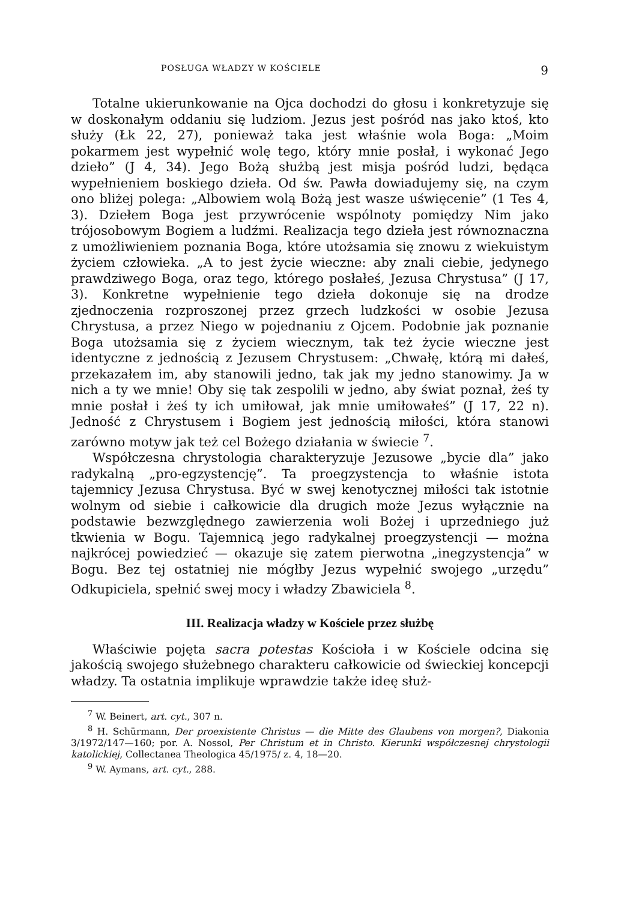POSŁUGA WŁADZY W KOŚCIELE 9
Totalne ukierunkowanie na Ojca dochodzi do głosu i konkretyzuje się w doskonałym oddaniu się ludziom. Jezus jest pośród nas jako ktoś, kto służy (Łk 22, 27), ponieważ taka jest właśnie wola Boga: „Moim pokarmem jest wypełnić wolę tego, który mnie posłał, i wykonać Jego dzieło” (J 4, 34). Jego Bożą służbą jest misja pośród ludzi, będąca wypełnieniem boskiego dzieła. Od św. Pawła dowiadujemy się, na czym ono bliżej polega: „Albowiem wolą Bożą jest wasze uświęcenie” (1 Tes 4, 3). Dziełem Boga jest przywrócenie wspólnoty pomiędzy Nim jako trójosobowym Bogiem a ludźmi. Realizacja tego dzieła jest równoznaczna z umożliwieniem poznania Boga, które utożsamia się znowu z wiekuistym życiem człowieka. „A to jest życie wieczne: aby znali ciebie, jedynego prawdziwego Boga, oraz tego, którego posłałeś, Jezusa Chrystusa” (J 17, 3). Konkretne wypełnienie tego dzieła dokonuje się na drodze zjednoczenia rozproszonej przez grzech ludzkości w osobie Jezusa Chrystusa, a przez Niego w pojednaniu z Ojcem. Podobnie jak poznanie Boga utożsamia się z życiem wiecznym, tak też życie wieczne jest identyczne z jednością z Jezusem Chrystusem: „Chwałę, którą mi dałeś, przekazałem im, aby stanowili jedno, tak jak my jedno stanowimy. Ja w nich a ty we mnie! Oby się tak zespolili w jedno, aby świat poznał, żeś ty mnie posłał i żeś ty ich umiłował, jak mnie umiłowałeś” (J 17, 22 n). Jedność z Chrystusem i Bogiem jest jednością miłości, która stanowi zarówno motyw jak też cel Bożego działania w świecie <sup>7</sup>.
Współczesna chrystologia charakteryzuje Jezusowe „bycie dla” jako radykalną „pro-egzystencję”. Ta proegzystencja to właśnie istota tajemnicy Jezusa Chrystusa. Być w swej kenotycznej miłości tak istotnie wolnym od siebie i całkowicie dla drugich może Jezus wyłącznie na podstawie bezwzględnego zawierzenia woli Bożej i uprzedniego już tkwienia w Bogu. Tajemnicą jego radykalnej proegzystencji — można najkrócej powiedzieć — okazuje się zatem pierwotna „inegzystencja” w Bogu. Bez tej ostatniej nie mógłby Jezus wypełnić swojego „urzędu” Odkupiciela, spełnić swej mocy i władzy Zbawiciela <sup>8</sup>.
III. Realizacja władzy w Kościele przez służbę
Właściwie pojęta sacra potestas Kościoła i w Kościele odcina się jakością swojego służebnego charakteru całkowicie od świeckiej koncepcji władzy. Ta ostatnia implikuje wprawdzie także ideę służ-
<sup>7</sup> W. Beinert, art. cyt., 307 n.
<sup>8</sup> H. Schürmann, Der proexistente Christus — die Mitte des Glaubens von morgen?, Diakonia 3/1972/147—160; por. A. Nossol, Per Christum et in Christo. Kierunki współczesnej chrystologii katolickiej, Collectanea Theologica 45/1975/ z. 4, 18—20.
<sup>9</sup> W. Aymans, art. cyt., 288.